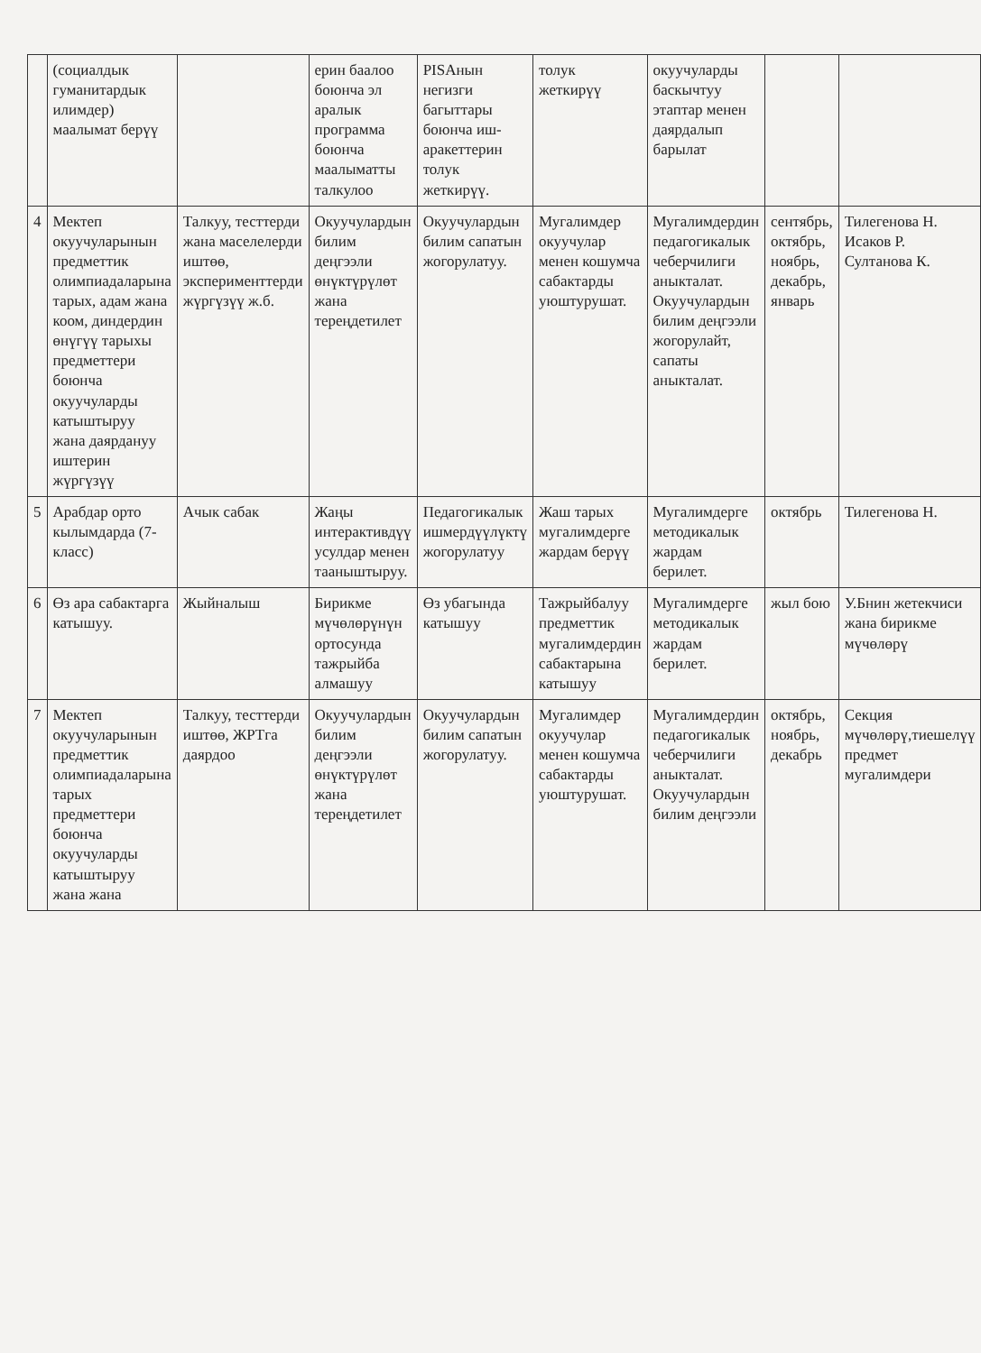| | (социалдык гуманитардык илимдер) маалымат берүү | | ерин баалоо боюнча эл аралык программа боюнча маалыматты талкулоо | PISAнын негизги багыттары боюнча иш-аракеттерин толук жеткирүү. | толук жеткирүү | окуучуларды баскычтуу этаптар менен даярдалып барылат | | |
| 4 | Мектеп окуучуларынын предметтик олимпиадаларына тарых, адам жана коом, диндердин өнүгүү тарыхы предметтери боюнча окуучуларды катыштыруу жана даярдануу иштерин жүргүзүү | Талкуу, тесттерди жана маселелерди иштөө, эксперименттерди жүргүзүү ж.б. | Окуучулардын билим деңгээли өнүктүрүлөт жана тереңдетилет | Окуучулардын билим сапатын жогорулатуу. | Мугалимдер окуучулар менен кошумча сабактарды уюштурушат. | Мугалимдердин педагогикалык чеберчилиги аныкталат. Окуучулардын билим деңгээли жогорулайт, сапаты аныкталат. | сентябрь, октябрь, ноябрь, декабрь, январь | Тилегенова Н. Исаков Р. Султанова К. |
| 5 | Арабдар орто кылымдарда (7-класс) | Ачык сабак | Жаңы интерактивдүү усулдар менен тааныштыруу. | Педагогикалык ишмердүүлүктү жогорулатуу | Жаш тарых мугалимдерге жардам берүү | Мугалимдерге методикалык жардам берилет. | октябрь | Тилегенова Н. |
| 6 | Өз ара сабактарга катышуу. | Жыйналыш | Бирикме мүчөлөрүнүн ортосунда тажрыйба алмашуу | Өз убагында катышуу | Тажрыйбалуу предметтик мугалимдердин сабактарына катышуу | Мугалимдерге методикалык жардам берилет. | жыл бою | У.Бнин жетекчиси жана бирикме мүчөлөрү |
| 7 | Мектеп окуучуларынын предметтик олимпиадаларына тарых предметтери боюнча окуучуларды катыштыруу жана жана | Талкуу, тесттерди иштөө, ЖРТга даярдоо | Окуучулардын билим деңгээли өнүктүрүлөт жана тереңдетилет | Окуучулардын билим сапатын жогорулатуу. | Мугалимдер окуучулар менен кошумча сабактарды уюштурушат. | Мугалимдердин педагогикалык чеберчилиги аныкталат. Окуучулардын билим деңгээли | октябрь, ноябрь, декабрь | Секция мүчөлөрү,тиешелүү предмет мугалимдери |